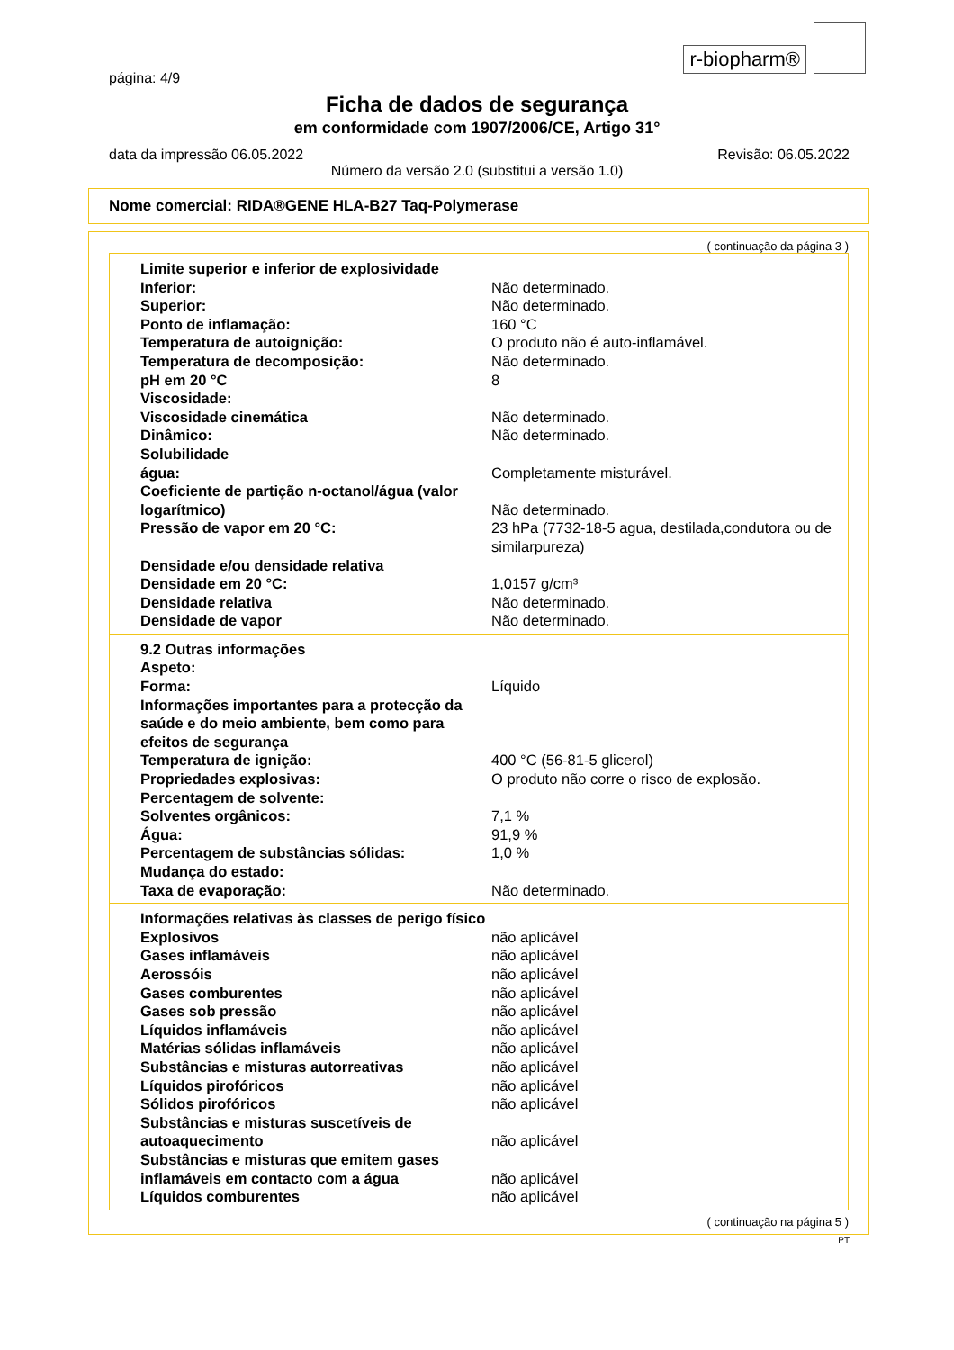r-biopharm®
página: 4/9
Ficha de dados de segurança
em conformidade com 1907/2006/CE, Artigo 31°
data da impressão 06.05.2022 Revisão: 06.05.2022
Número da versão 2.0 (substitui a versão 1.0)
Nome comercial: RIDA®GENE HLA-B27 Taq-Polymerase
( continuação da página 3 )
| Limite superior e inferior de explosividade | |
| Inferior: | Não determinado. |
| Superior: | Não determinado. |
| Ponto de inflamação: | 160 °C |
| Temperatura de autoignição: | O produto não é auto-inflamável. |
| Temperatura de decomposição: | Não determinado. |
| pH em 20 °C | 8 |
| Viscosidade: | |
| Viscosidade cinemática | Não determinado. |
| Dinâmico: | Não determinado. |
| Solubilidade | |
| água: | Completamente misturável. |
| Coeficiente de partição n-octanol/água (valor logarítmico) | Não determinado. |
| Pressão de vapor em 20 °C: | 23 hPa (7732-18-5 agua, destilada,condutora ou de similarpureza) |
| Densidade e/ou densidade relativa | |
| Densidade em 20 °C: | 1,0157 g/cm³ |
| Densidade relativa | Não determinado. |
| Densidade de vapor | Não determinado. |
| 9.2 Outras informações | |
| Aspeto: | |
| Forma: | Líquido |
| Informações importantes para a protecção da saúde e do meio ambiente, bem como para efeitos de segurança | |
| Temperatura de ignição: | 400 °C (56-81-5 glicerol) |
| Propriedades explosivas: | O produto não corre o risco de explosão. |
| Percentagem de solvente: | |
| Solventes orgânicos: | 7,1 % |
| Água: | 91,9 % |
| Percentagem de substâncias sólidas: | 1,0 % |
| Mudança do estado: | |
| Taxa de evaporação: | Não determinado. |
| Informações relativas às classes de perigo físico | |
| Explosivos | não aplicável |
| Gases inflamáveis | não aplicável |
| Aerossóis | não aplicável |
| Gases comburentes | não aplicável |
| Gases sob pressão | não aplicável |
| Líquidos inflamáveis | não aplicável |
| Matérias sólidas inflamáveis | não aplicável |
| Substâncias e misturas autorreativas | não aplicável |
| Líquidos pirofóricos | não aplicável |
| Sólidos pirofóricos | não aplicável |
| Substâncias e misturas suscetíveis de autoaquecimento | não aplicável |
| Substâncias e misturas que emitem gases inflamáveis em contacto com a água | não aplicável |
| Líquidos comburentes | não aplicável |
( continuação na página 5 )
PT